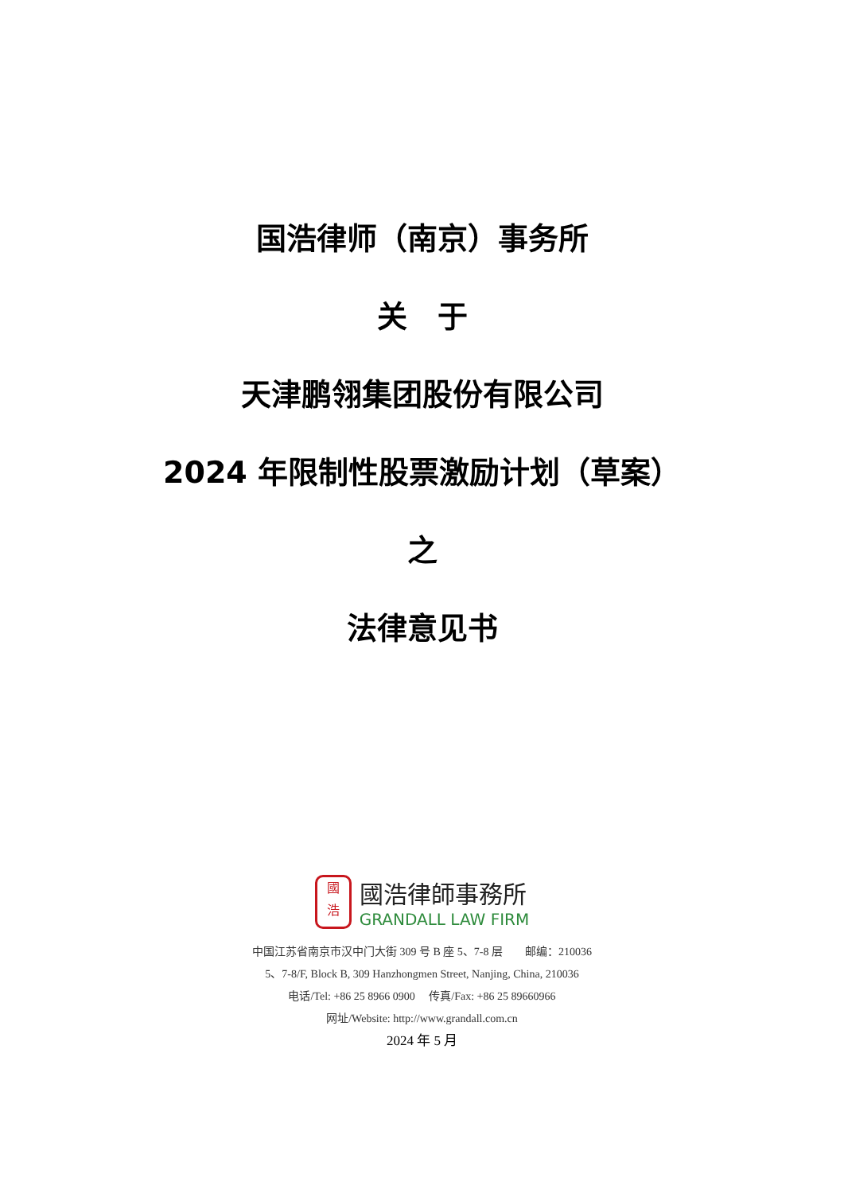国浩律师（南京）事务所
关　于
天津鹏翎集团股份有限公司
2024 年限制性股票激励计划（草案）
之
法律意见书
國
浩
國浩律師事務所
GRANDALL LAW FIRM
中国江苏省南京市汉中门大街 309 号 B 座 5、7-8 层　　邮编：210036
5、7-8/F, Block B, 309 Hanzhongmen Street, Nanjing, China, 210036
电话/Tel: +86 25 8966 0900　 传真/Fax: +86 25 89660966
网址/Website: http://www.grandall.com.cn
2024 年 5 月